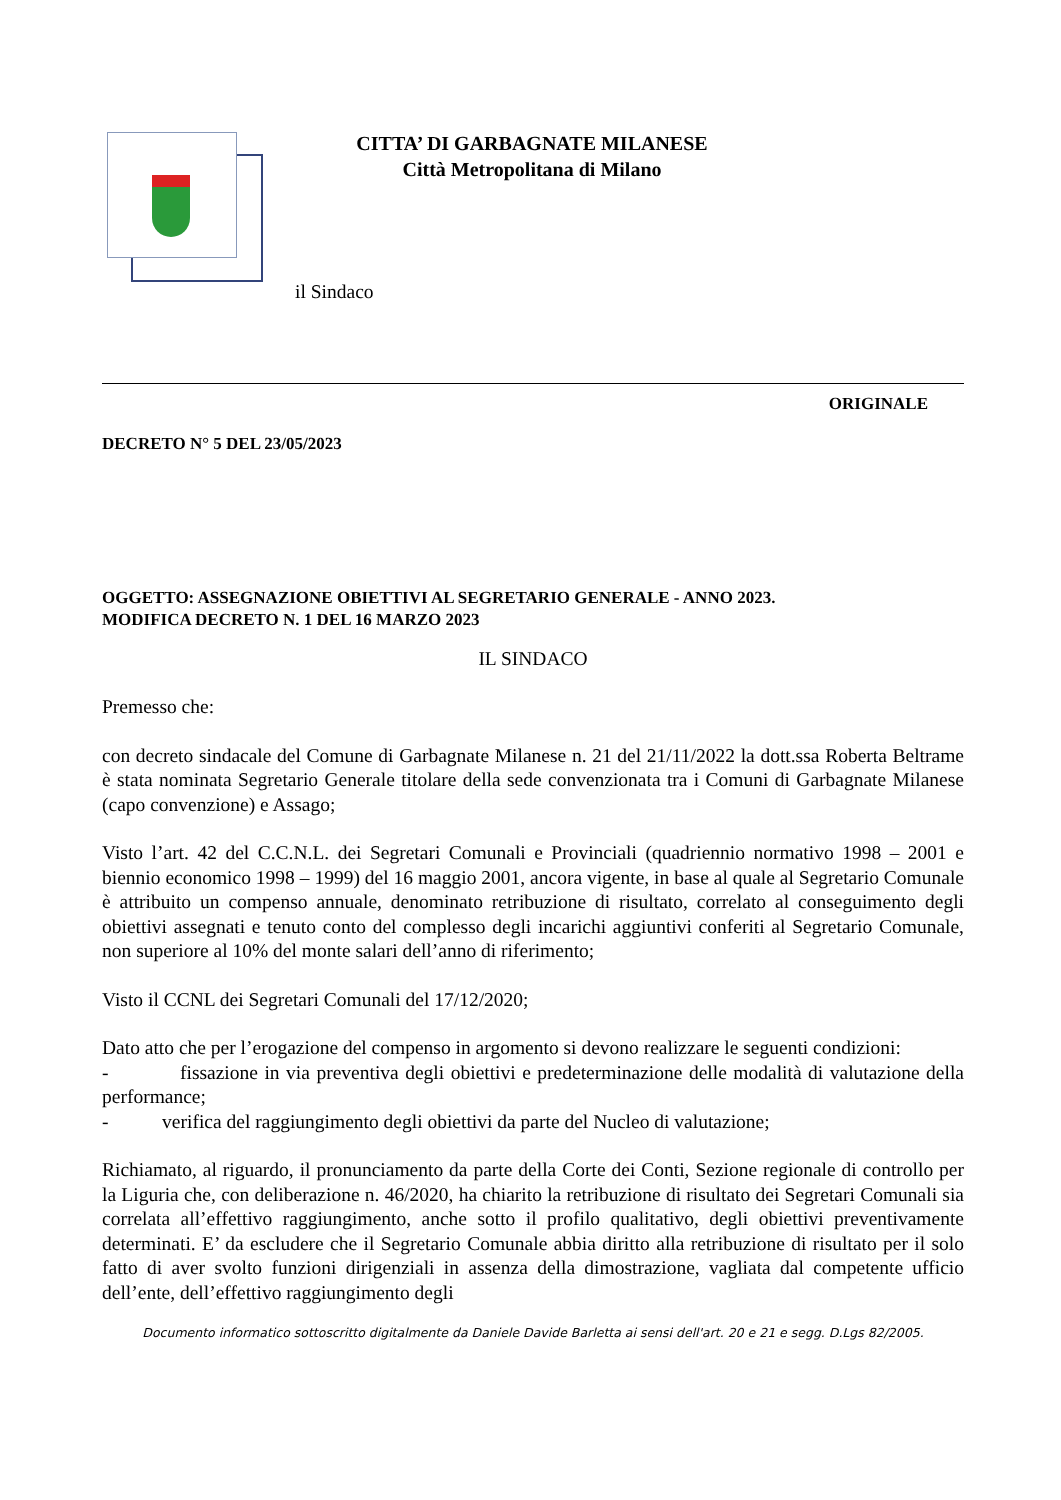CITTA’ DI GARBAGNATE MILANESE
Città Metropolitana di Milano
il Sindaco
ORIGINALE
DECRETO N° 5 DEL 23/05/2023
OGGETTO: ASSEGNAZIONE OBIETTIVI AL SEGRETARIO GENERALE - ANNO 2023.
MODIFICA DECRETO N. 1 DEL 16 MARZO 2023
IL SINDACO
Premesso che:
con decreto sindacale del Comune di Garbagnate Milanese n. 21 del 21/11/2022 la dott.ssa Roberta Beltrame è stata nominata Segretario Generale titolare della sede convenzionata tra i Comuni di Garbagnate Milanese (capo convenzione) e Assago;
Visto l’art. 42 del C.C.N.L. dei Segretari Comunali e Provinciali (quadriennio normativo 1998 – 2001 e biennio economico 1998 – 1999) del 16 maggio 2001, ancora vigente, in base al quale al Segretario Comunale è attribuito un compenso annuale, denominato retribuzione di risultato, correlato al conseguimento degli obiettivi assegnati e tenuto conto del complesso degli incarichi aggiuntivi conferiti al Segretario Comunale, non superiore al 10% del monte salari dell’anno di riferimento;
Visto il CCNL dei Segretari Comunali del 17/12/2020;
Dato atto che per l’erogazione del compenso in argomento si devono realizzare le seguenti condizioni:
- fissazione in via preventiva degli obiettivi e predeterminazione delle modalità di valutazione della performance;
- verifica del raggiungimento degli obiettivi da parte del Nucleo di valutazione;
Richiamato, al riguardo, il pronunciamento da parte della Corte dei Conti, Sezione regionale di controllo per la Liguria che, con deliberazione n. 46/2020, ha chiarito la retribuzione di risultato dei Segretari Comunali sia correlata all’effettivo raggiungimento, anche sotto il profilo qualitativo, degli obiettivi preventivamente determinati. E’ da escludere che il Segretario Comunale abbia diritto alla retribuzione di risultato per il solo fatto di aver svolto funzioni dirigenziali in assenza della dimostrazione, vagliata dal competente ufficio dell’ente, dell’effettivo raggiungimento degli
Documento informatico sottoscritto digitalmente da Daniele Davide Barletta ai sensi dell'art. 20 e 21 e segg. D.Lgs 82/2005.